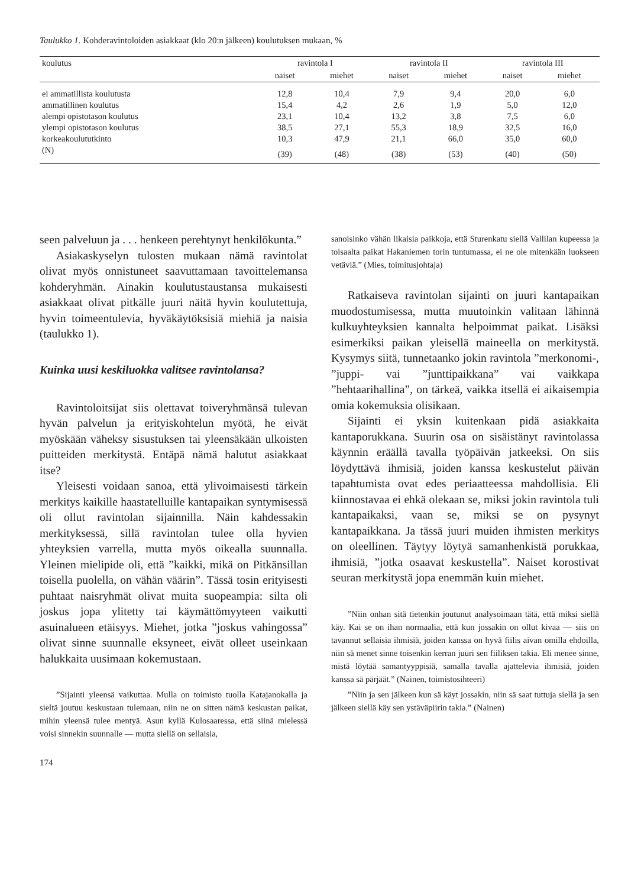Taulukko 1. Kohderavintoloiden asiakkaat (klo 20:n jälkeen) koulutuksen mukaan, %
| koulutus | ravintola I | | ravintola II | | ravintola III | |
| --- | --- | --- | --- | --- | --- | --- |
| | naiset | miehet | naiset | miehet | naiset | miehet |
| ei ammatillista koulutusta | 12,8 | 10,4 | 7,9 | 9,4 | 20,0 | 6,0 |
| ammatillinen koulutus | 15,4 | 4,2 | 2,6 | 1,9 | 5,0 | 12,0 |
| alempi opistotason koulutus | 23,1 | 10,4 | 13,2 | 3,8 | 7,5 | 6,0 |
| ylempi opistotason koulutus | 38,5 | 27,1 | 55,3 | 18,9 | 32,5 | 16,0 |
| korkeakoulututkinto | 10,3 | 47,9 | 21,1 | 66,0 | 35,0 | 60,0 |
| (N) | (39) | (48) | (38) | (53) | (40) | (50) |
seen palveluun ja . . . henkeen perehtynyt henkilökunta.”
Asiakaskyselyn tulosten mukaan nämä ravintolat olivat myös onnistuneet saavuttamaan tavoittelemansa kohderyhmän. Ainakin koulutustaustansa mukaisesti asiakkaat olivat pitkälle juuri näitä hyvin koulutettuja, hyvin toimeentulevia, hyväkäytöksisiä miehiä ja naisia (taulukko 1).
Kuinka uusi keskiluokka valitsee ravintolansa?
Ravintoloitsijat siis olettavat toiveryhmänsä tulevan hyvän palvelun ja erityiskohtelun myötä, he eivät myöskään väheksy sisustuksen tai yleensäkään ulkoisten puitteiden merkitystä. Entäpä nämä halutut asiakkaat itse?
Yleisesti voidaan sanoa, että ylivoimaisesti tärkein merkitys kaikille haastatelluille kantapaikan syntymisessä oli ollut ravintolan sijainnilla. Näin kahdessakin merkityksessä, sillä ravintolan tulee olla hyvien yhteyksien varrella, mutta myös oikealla suunnalla. Yleinen mielipide oli, että ”kaikki, mikä on Pitkänsillan toisella puolella, on vähän väärin”. Tässä tosin erityisesti puhtaat naisryhmät olivat muita suopeampia: silta oli joskus jopa ylitetty tai käymättömyyteen vaikutti asuinalueen etäisyys. Miehet, jotka ”joskus vahingossa” olivat sinne suunnalle eksyneet, eivät olleet useinkaan halukkaita uusimaan kokemustaan.
”Sijainti yleensä vaikuttaa. Mulla on toimisto tuolla Katajanokalla ja sieltä joutuu keskustaan tulemaan, niin ne on sitten nämä keskustan paikat, mihin yleensä tulee mentyä. Asun kyllä Kulosaaressa, että siinä mielessä voisi sinnekin suunnalle — mutta siellä on sellaisia,
174
sanoisinko vähän likaisia paikkoja, että Sturenkatu siellä Vallilan kupeessa ja toisaalta paikat Hakaniemen torin tuntumassa, ei ne ole mitenkään luokseen vetäviä.” (Mies, toimitusjohtaja)
Ratkaiseva ravintolan sijainti on juuri kantapaikan muodostumisessa, mutta muutoinkin valitaan lähinnä kulkuyhteyksien kannalta helpoimmat paikat. Lisäksi esimerkiksi paikan yleisellä maineella on merkitystä. Kysymys siitä, tunnetaanko jokin ravintola ”merkonomi-, ”juppi- vai ”junttipaikkana” vai vaikkapa ”hehtaarihallina”, on tärkeä, vaikka itsellä ei aikaisempia omia kokemuksia olisikaan.
Sijainti ei yksin kuitenkaan pidä asiakkaita kantaporukkana. Suurin osa on sisäistänyt ravintolassa käynnin eräällä tavalla työpäivän jatkeeksi. On siis löydyttävä ihmisiä, joiden kanssa keskustelut päivän tapahtumista ovat edes periaatteessa mahdollisia. Eli kiinnostavaa ei ehkä olekaan se, miksi jokin ravintola tuli kantapaikaksi, vaan se, miksi se on pysynyt kantapaikkana. Ja tässä juuri muiden ihmisten merkitys on oleellinen. Täytyy löytyä samanhenkistä porukkaa, ihmisiä, ”jotka osaavat keskustella”. Naiset korostivat seuran merkitystä jopa enemmän kuin miehet.
”Niin onhan sitä tietenkin joutunut analysoimaan tätä, että miksi siellä käy. Kai se on ihan normaalia, että kun jossakin on ollut kivaa — siis on tavannut sellaisia ihmisiä, joiden kanssa on hyvä fiilis aivan omilla ehdoilla, niin sä menet sinne toisenkin kerran juuri sen fiiliksen takia. Eli menee sinne, mistä löytää samantyyppisiä, samalla tavalla ajattelevia ihmisiä, joiden kanssa sä pärjäät.” (Nainen, toimistosihteeri)
”Niin ja sen jälkeen kun sä käyt jossakin, niin sä saat tuttuja siellä ja sen jälkeen siellä käy sen ystäväpiirin takia.” (Nainen)